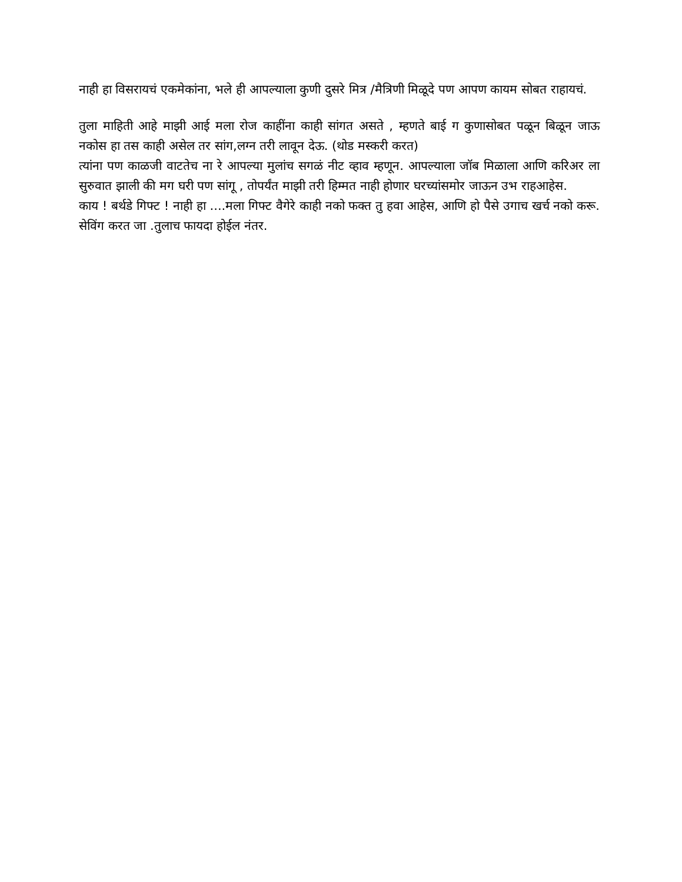नाही हा विसरायचं एकमेकांना, भले ही आपल्याला कुणी दुसरे मित्र /मैत्रिणी मिळूदे पण आपण कायम सोबत राहायचं.
तुला माहिती आहे माझी आई मला रोज काहींना काही सांगत असते , म्हणते बाई ग कुणासोबत पळून बिळून जाऊ नकोस हा तस काही असेल तर सांग,लग्न तरी लावून देऊ. (थोड मस्करी करत)
त्यांना पण काळजी वाटतेच ना रे आपल्या मुलांच सगळं नीट व्हाव म्हणून. आपल्याला जॉब मिळाला आणि करिअर ला सुरुवात झाली की मग घरी पण सांगू , तोपर्यंत माझी तरी हिम्मत नाही होणार घरच्यांसमोर जाऊन उभ राहआहेस.
काय ! बर्थडे गिफ्ट ! नाही हा ....मला गिफ्ट वैगेरे काही नको फक्त तु हवा आहेस, आणि हो पैसे उगाच खर्च नको करू. सेविंग करत जा .तुलाच फायदा होईल नंतर.